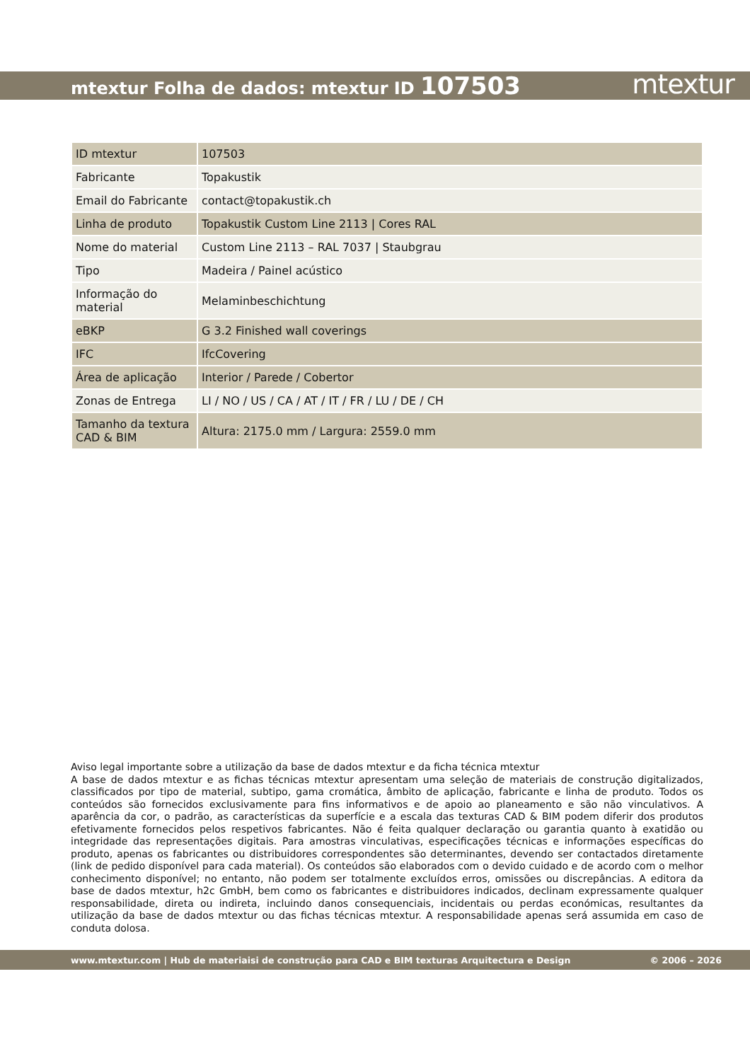mtextur Folha de dados: mtextur ID 107503 mtextur
| ID mtextur | 107503 |
| Fabricante | Topakustik |
| Email do Fabricante | contact@topakustik.ch |
| Linha de produto | Topakustik Custom Line 2113 / Cores RAL |
| Nome do material | Custom Line 2113 – RAL 7037 / Staubgrau |
| Tipo | Madeira / Painel acústico |
| Informação do material | Melaminbeschichtung |
| eBKP | G 3.2 Finished wall coverings |
| IFC | IfcCovering |
| Área de aplicação | Interior / Parede / Cobertor |
| Zonas de Entrega | LI / NO / US / CA / AT / IT / FR / LU / DE / CH |
| Tamanho da textura CAD & BIM | Altura: 2175.0 mm / Largura: 2559.0 mm |
Aviso legal importante sobre a utilização da base de dados mtextur e da ficha técnica mtextur
A base de dados mtextur e as fichas técnicas mtextur apresentam uma seleção de materiais de construção digitalizados, classificados por tipo de material, subtipo, gama cromática, âmbito de aplicação, fabricante e linha de produto. Todos os conteúdos são fornecidos exclusivamente para fins informativos e de apoio ao planeamento e são não vinculativos. A aparência da cor, o padrão, as características da superfície e a escala das texturas CAD & BIM podem diferir dos produtos efetivamente fornecidos pelos respetivos fabricantes. Não é feita qualquer declaração ou garantia quanto à exatidão ou integridade das representações digitais. Para amostras vinculativas, especificações técnicas e informações específicas do produto, apenas os fabricantes ou distribuidores correspondentes são determinantes, devendo ser contactados diretamente (link de pedido disponível para cada material). Os conteúdos são elaborados com o devido cuidado e de acordo com o melhor conhecimento disponível; no entanto, não podem ser totalmente excluídos erros, omissões ou discrepâncias. A editora da base de dados mtextur, h2c GmbH, bem como os fabricantes e distribuidores indicados, declinam expressamente qualquer responsabilidade, direta ou indireta, incluindo danos consequenciais, incidentais ou perdas económicas, resultantes da utilização da base de dados mtextur ou das fichas técnicas mtextur. A responsabilidade apenas será assumida em caso de conduta dolosa.
www.mtextur.com | Hub de materiaisi de construção para CAD e BIM texturas Arquitectura e Design © 2006 – 2026